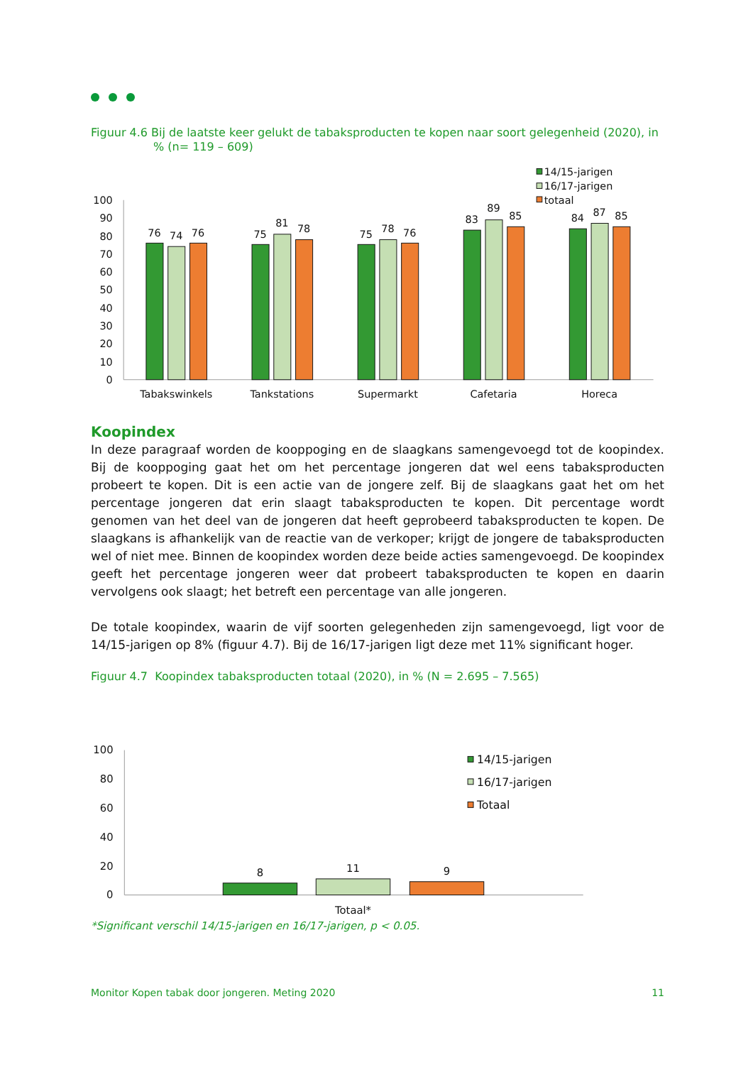Figuur 4.6 Bij de laatste keer gelukt de tabaksproducten te kopen naar soort gelegenheid (2020), in
% (n= 119 – 609)
100
90
80
70
60
50
40
30
20
10
0
76
74
76
75
81
78
75
78
76
83
89
85
84
87
85
Tabakswinkels
Tankstations
Supermarkt
Cafetaria
Horeca
14/15-jarigen
16/17-jarigen
totaal
Koopindex
In deze paragraaf worden de kooppoging en de slaagkans samengevoegd tot de koopindex. Bij de kooppoging gaat het om het percentage jongeren dat wel eens tabaksproducten probeert te kopen. Dit is een actie van de jongere zelf. Bij de slaagkans gaat het om het percentage jongeren dat erin slaagt tabaksproducten te kopen. Dit percentage wordt genomen van het deel van de jongeren dat heeft geprobeerd tabaksproducten te kopen. De slaagkans is afhankelijk van de reactie van de verkoper; krijgt de jongere de tabaksproducten wel of niet mee. Binnen de koopindex worden deze beide acties samengevoegd. De koopindex geeft het percentage jongeren weer dat probeert tabaksproducten te kopen en daarin vervolgens ook slaagt; het betreft een percentage van alle jongeren.
De totale koopindex, waarin de vijf soorten gelegenheden zijn samengevoegd, ligt voor de 14/15-jarigen op 8% (figuur 4.7). Bij de 16/17-jarigen ligt deze met 11% significant hoger.
Figuur 4.7 Koopindex tabaksproducten totaal (2020), in % (N = 2.695 – 7.565)
100
80
60
40
20
0
8
11
9
Totaal*
14/15-jarigen
16/17-jarigen
Totaal
*Significant verschil 14/15-jarigen en 16/17-jarigen, p < 0.05.
Monitor Kopen tabak door jongeren. Meting 2020 11